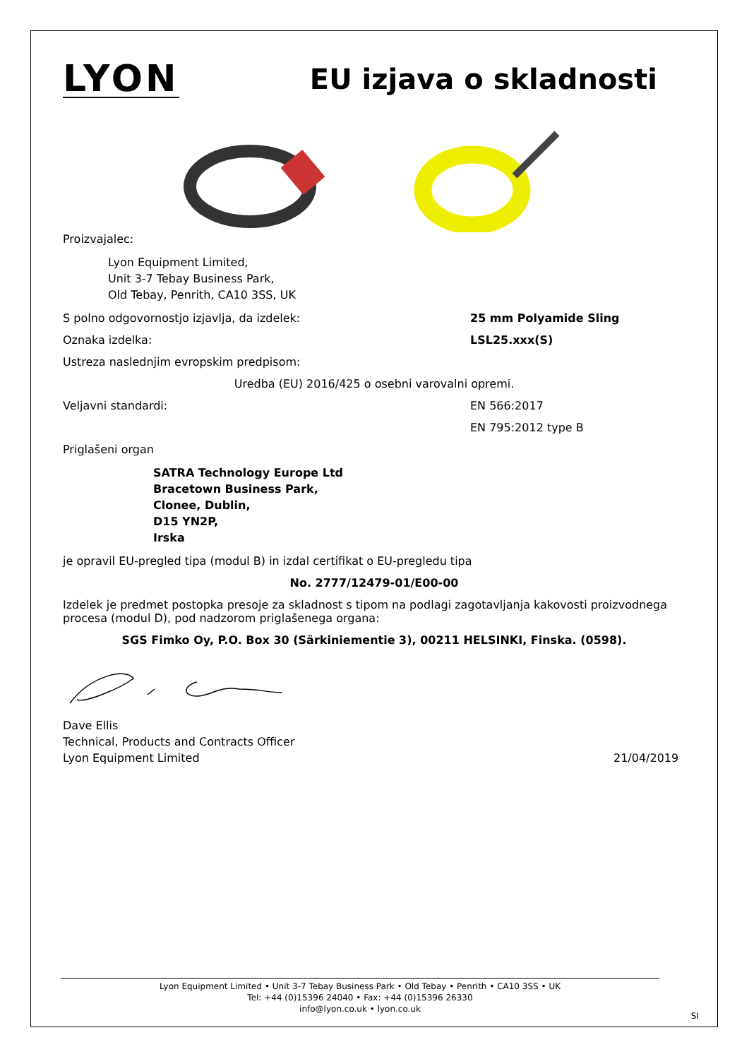LYON
EU izjava o skladnosti
Proizvajalec:
Lyon Equipment Limited,
Unit 3-7 Tebay Business Park,
Old Tebay, Penrith, CA10 3SS, UK
S polno odgovornostjo izjavlja, da izdelek: 25 mm Polyamide Sling
Oznaka izdelka: LSL25.xxx(S)
Ustreza naslednjim evropskim predpisom:
Uredba (EU) 2016/425 o osebni varovalni opremi.
Veljavni standardi: EN 566:2017
EN 795:2012 type B
Priglašeni organ
SATRA Technology Europe Ltd
Bracetown Business Park,
Clonee, Dublin,
D15 YN2P,
Irska
je opravil EU-pregled tipa (modul B) in izdal certifikat o EU-pregledu tipa
No. 2777/12479-01/E00-00
Izdelek je predmet postopka presoje za skladnost s tipom na podlagi zagotavljanja kakovosti proizvodnega procesa (modul D), pod nadzorom priglašenega organa:
SGS Fimko Oy, P.O. Box 30 (Särkiniementie 3), 00211 HELSINKI, Finska. (0598).
Dave Ellis
Technical, Products and Contracts Officer
Lyon Equipment Limited
21/04/2019
Lyon Equipment Limited • Unit 3-7 Tebay Business Park • Old Tebay • Penrith • CA10 3SS • UK
Tel: +44 (0)15396 24040 • Fax: +44 (0)15396 26330
info@lyon.co.uk • lyon.co.uk
SI